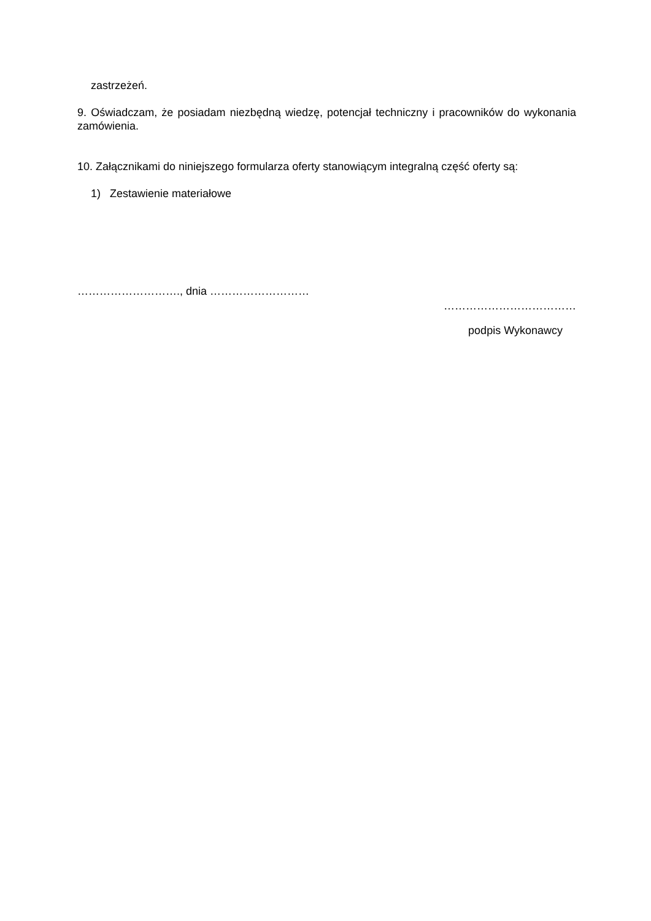zastrzeżeń.
9. Oświadczam, że posiadam niezbędną wiedzę, potencjał techniczny i pracowników do wykonania zamówienia.
10. Załącznikami do niniejszego formularza oferty stanowiącym integralną część oferty są:
1) Zestawienie materiałowe
………………………., dnia ………………………
………………………………
podpis Wykonawcy